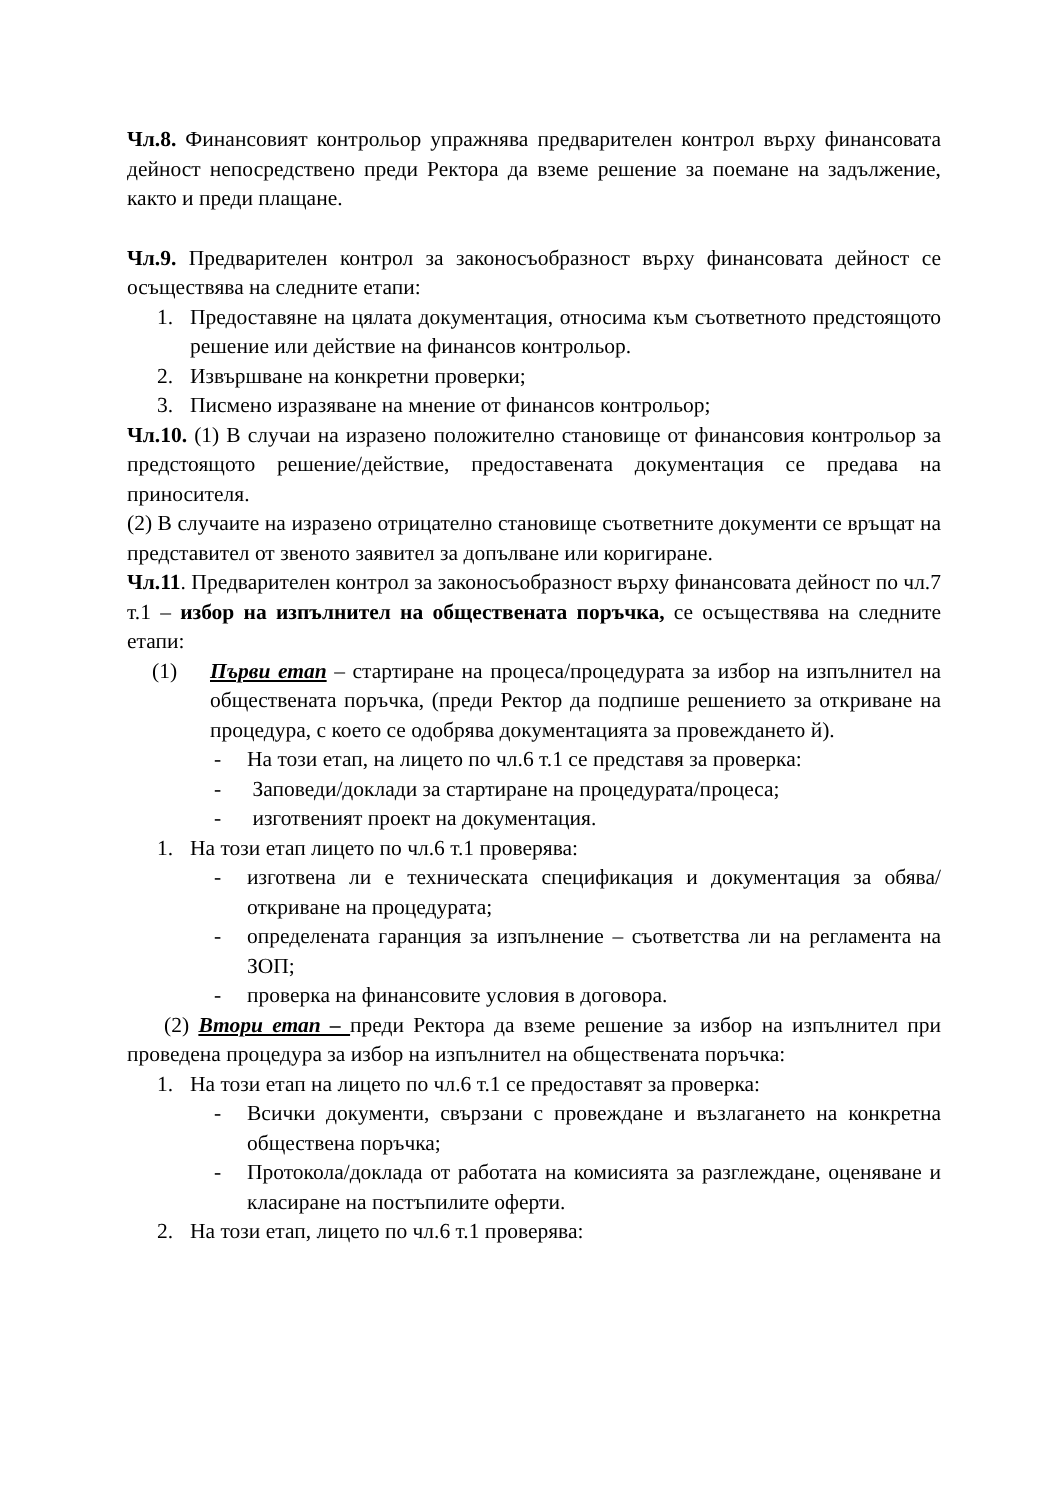Чл.8. Финансовият контрольор упражнява предварителен контрол върху финансовата дейност непосредствено преди Ректора да вземе решение за поемане на задължение, както и преди плащане.
Чл.9. Предварителен контрол за законосъобразност върху финансовата дейност се осъществява на следните етапи:
1. Предоставяне на цялата документация, относима към съответното предстоящото решение или действие на финансов контрольор.
2. Извършване на конкретни проверки;
3. Писмено изразяване на мнение от финансов контрольор;
Чл.10. (1) В случаи на изразено положително становище от финансовия контрольор за предстоящото решение/действие, предоставената документация се предава на приносителя.
(2) В случаите на изразено отрицателно становище съответните документи се връщат на представител от звеното заявител за допълване или коригиране.
Чл.11. Предварителен контрол за законосъобразност върху финансовата дейност по чл.7 т.1 – избор на изпълнител на обществената поръчка, се осъществява на следните етапи:
(1) Първи етап – стартиране на процеса/процедурата за избор на изпълнител на обществената поръчка, (преди Ректор да подпише решението за откриване на процедура, с което се одобрява документацията за провеждането й).
- На този етап, на лицето по чл.6 т.1 се представя за проверка:
- Заповеди/доклади за стартиране на процедурата/процеса;
- изготвеният проект на документация.
1. На този етап лицето по чл.6 т.1 проверява:
- изготвена ли е техническата спецификация и документация за обява/откриване на процедурата;
- определената гаранция за изпълнение – съответства ли на регламента на ЗОП;
- проверка на финансовите условия в договора.
(2) Втори етап – преди Ректора да вземе решение за избор на изпълнител при проведена процедура за избор на изпълнител на обществената поръчка:
1. На този етап на лицето по чл.6 т.1 се предоставят за проверка:
- Всички документи, свързани с провеждане и възлагането на конкретна обществена поръчка;
- Протокола/доклада от работата на комисията за разглеждане, оценяване и класиране на постъпилите оферти.
2. На този етап, лицето по чл.6 т.1 проверява: